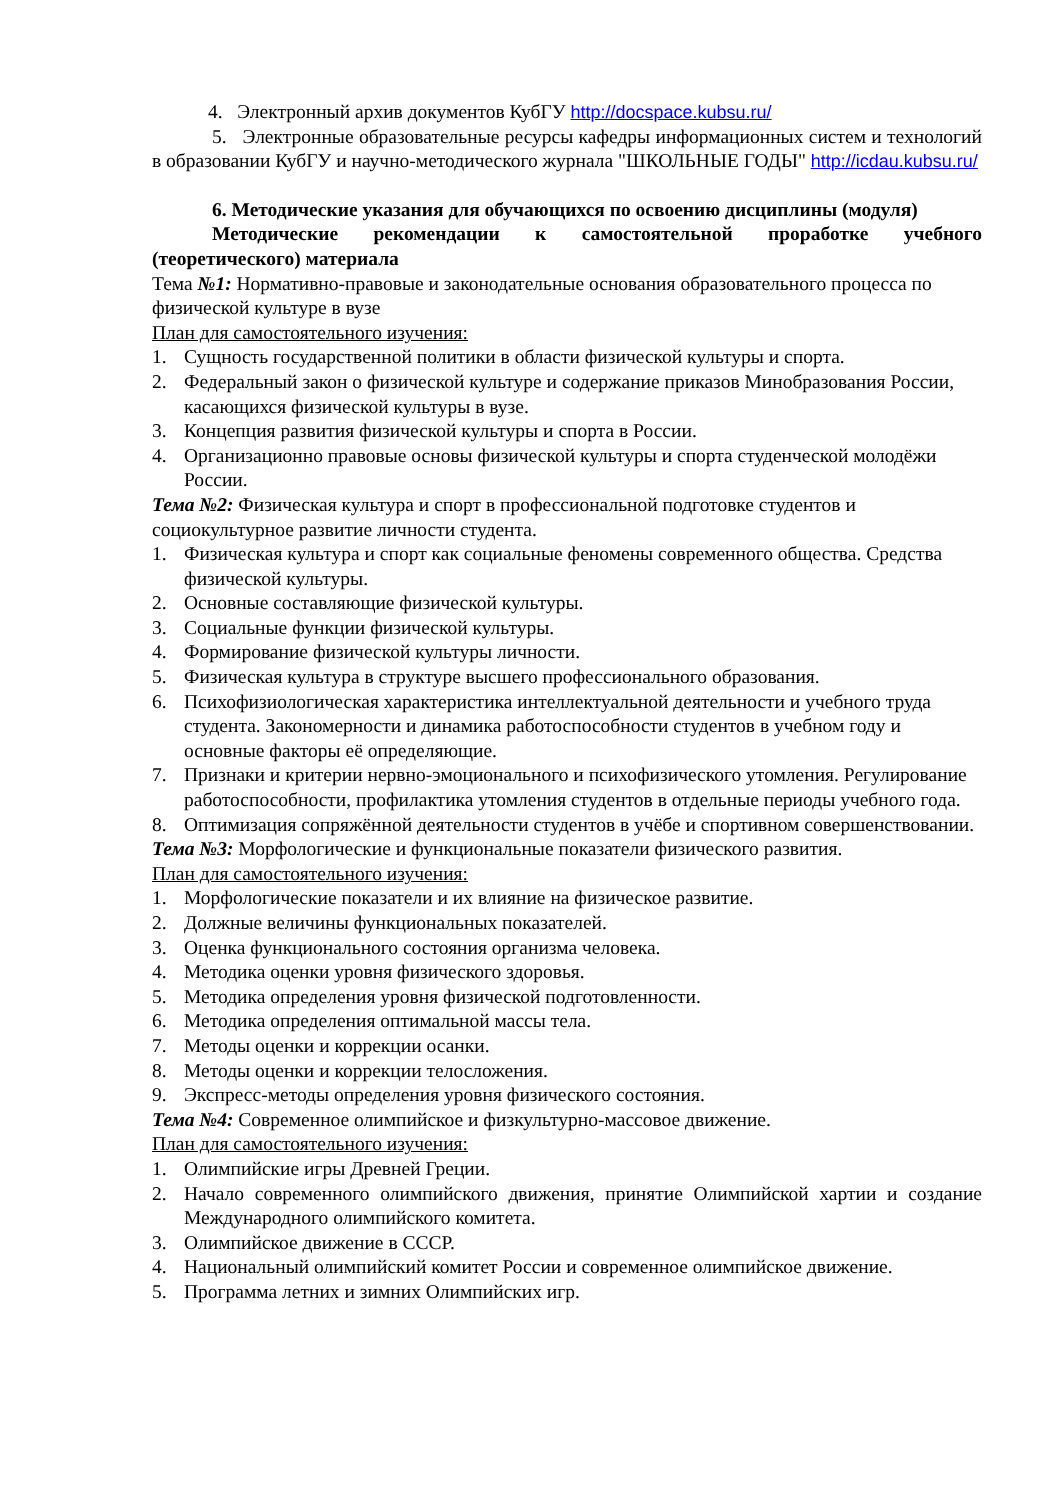4. Электронный архив документов КубГУ http://docspace.kubsu.ru/
5. Электронные образовательные ресурсы кафедры информационных систем и технологий в образовании КубГУ и научно-методического журнала "ШКОЛЬНЫЕ ГОДЫ" http://icdau.kubsu.ru/
6. Методические указания для обучающихся по освоению дисциплины (модуля)
Методические рекомендации к самостоятельной проработке учебного (теоретического) материала
Тема №1: Нормативно-правовые и законодательные основания образовательного процесса по физической культуре в вузе
План для самостоятельного изучения:
1. Сущность государственной политики в области физической культуры и спорта.
2. Федеральный закон о физической культуре и содержание приказов Минобразования России, касающихся физической культуры в вузе.
3. Концепция развития физической культуры и спорта в России.
4. Организационно правовые основы физической культуры и спорта студенческой молодёжи России.
Тема №2: Физическая культура и спорт в профессиональной подготовке студентов и социокультурное развитие личности студента.
1. Физическая культура и спорт как социальные феномены современного общества. Средства физической культуры.
2. Основные составляющие физической культуры.
3. Социальные функции физической культуры.
4. Формирование физической культуры личности.
5. Физическая культура в структуре высшего профессионального образования.
6. Психофизиологическая характеристика интеллектуальной деятельности и учебного труда студента. Закономерности и динамика работоспособности студентов в учебном году и основные факторы её определяющие.
7. Признаки и критерии нервно-эмоционального и психофизического утомления. Регулирование работоспособности, профилактика утомления студентов в отдельные периоды учебного года.
8. Оптимизация сопряжённой деятельности студентов в учёбе и спортивном совершенствовании.
Тема №3: Морфологические и функциональные показатели физического развития.
План для самостоятельного изучения:
1. Морфологические показатели и их влияние на физическое развитие.
2. Должные величины функциональных показателей.
3. Оценка функционального состояния организма человека.
4. Методика оценки уровня физического здоровья.
5. Методика определения уровня физической подготовленности.
6. Методика определения оптимальной массы тела.
7. Методы оценки и коррекции осанки.
8. Методы оценки и коррекции телосложения.
9. Экспресс-методы определения уровня физического состояния.
Тема №4: Современное олимпийское и физкультурно-массовое движение.
План для самостоятельного изучения:
1. Олимпийские игры Древней Греции.
2. Начало современного олимпийского движения, принятие Олимпийской хартии и создание Международного олимпийского комитета.
3. Олимпийское движение в СССР.
4. Национальный олимпийский комитет России и современное олимпийское движение.
5. Программа летних и зимних Олимпийских игр.